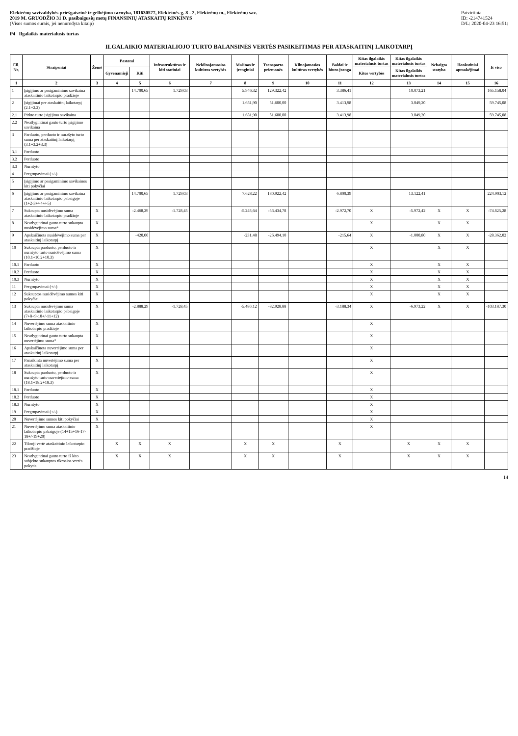Elektrėnų savivaldybės priešgaisrinė ir gelbėjimo tarnyba, 181630577, Elektrinės g. 8 - 2, Elektrėnų m., Elektrėnų sav.
2019 M. GRUODŽIO 31 D. pasibaigusių metų FINANSINIŲ ATASKAITŲ RINKINYS
(Visos sumos eurais, jei nenurodyta kitaip)
Patvirtinta
ID: -214741524
D/L: 2020-04-23 16:51:
P4 Ilgalaikis materialusis turtas
ILGALAIKIO MATERIALIOJO TURTO BALANSINĖS VERTĖS PASIKEITIMAS PER ATASKAITINĮ LAIKOTARPĮ
| Eil. Nr. | Straipsniai | Žemė | Pastatai | | Infrastruktūros ir kiti statiniai | Nekilnojamosios kultūros vertybės | Mašinos ir įrenginiai | Transporto priemonės | Kilnojamosios kultūros vertybės | Baldai ir biuro įranga | Kitas ilgalaikis materialusis turtas | Kitas ilgalaikis materialusis turtas | Nebaigta statyba | Išankstiniai apmokėjimai | Iš viso |
| --- | --- | --- | --- | --- | --- | --- | --- | --- | --- | --- | --- | --- | --- | --- | --- |
| | | | Gyvenamieji | Kiti | | | | | | | Kitos vertybės | Kitas ilgalaikis materialusis turtas | | | |
| 1 | 2 | 3 | 4 | 5 | 6 | 7 | 8 | 9 | 10 | 11 | 12 | 13 | 14 | 15 | 16 |
| 1 | Įsigijimo ar pasigaminimo savikaina ataskaitinio laikotarpio pradžioje | | | 14.700,65 | 1.729,03 | | 5.946,32 | 129.322,42 | | 3.386,41 | | 10.073,21 | | | 165.158,04 |
| 2 | Įsigijimai per ataskaitinį laikotarpį (2.1+2.2) | | | | | | 1.681,90 | 51.600,00 | | 3.413,98 | | 3.049,20 | | | 59.745,08 |
| 2.1 | Pirkto turto įsigijimo savikaina | | | | | | 1.681,90 | 51.600,00 | | 3.413,98 | | 3.049,20 | | | 59.745,08 |
| 2.2 | Neatlygintinai gauto turto įsigijimo savikaina | | | | | | | | | | | | | | |
| 3 | Parduoto, perduoto ir nurašyto turto suma per ataskaitinį laikotarpį (3.1+3.2+3.3) | | | | | | | | | | | | | | |
| 3.1 | Parduoto | | | | | | | | | | | | | | |
| 3.2 | Perduoto | | | | | | | | | | | | | | |
| 3.3 | Nurašyto | | | | | | | | | | | | | | |
| 4 | Pergrupavimai (+/-) | | | | | | | | | | | | | | |
| 5 | Įsigijimo ar pasigaminimo savikainos kiti pokyčiai | | | | | | | | | | | | | | |
| 6 | Įsigijimo ar pasigaminimo savikaina ataskaitinio laikotarpio pabaigoje (1+2-3+/-4+/-5) | | | 14.700,65 | 1.729,03 | | 7.628,22 | 180.922,42 | | 6.800,39 | | 13.122,41 | | | 224.903,12 |
| 7 | Sukaupta nusidėvėjimo suma ataskaitinio laikotarpio pradžioje | X | | -2.468,29 | -1.728,45 | | -5.248,64 | -56.434,78 | | -2.972,70 | X | -5.972,42 | X | X | -74.825,28 |
| 8 | Neatlygintinai gauto turto sukaupta nusidėvėjimo suma* | X | | | | | | | | | X | | X | X | |
| 9 | Apskaičiuota nusidėvėjimo suma per ataskaitinį laikotarpį | X | | -420,00 | | | -231,48 | -26.494,10 | | -215,64 | X | -1.000,80 | X | X | -28.362,02 |
| 10 | Sukaupta parduoto, perduoto ir nurašyto turto nusidėvėjimo suma (10.1+10.2+10.3) | X | | | | | | | | | X | | X | X | |
| 10.1 | Parduoto | X | | | | | | | | | X | | X | X | |
| 10.2 | Perduoto | X | | | | | | | | | X | | X | X | |
| 10.3 | Nurašyto | X | | | | | | | | | X | | X | X | |
| 11 | Pergrupavimai (+/-) | X | | | | | | | | | X | | X | X | |
| 12 | Sukauptos nusidėvėjimo sumos kiti pokyčiai | X | | | | | | | | | X | | X | X | |
| 13 | Sukaupta nusidėvėjimo suma ataskaitinio laikotarpio pabaigoje (7+8+9-10+/-11+12) | X | | -2.888,29 | -1.728,45 | | -5.480,12 | -82.928,88 | | -3.188,34 | X | -6.973,22 | X | X | -103.187,30 |
| 14 | Nuvertėjimo suma ataskaitinio laikotarpio pradžioje | X | | | | | | | | | X | | | | |
| 15 | Neatlygintinai gauto turto sukaupta nuvertėjimo suma* | X | | | | | | | | | X | | | | |
| 16 | Apskaičiuota nuvertėjimo suma per ataskaitinį laikotarpį | X | | | | | | | | | X | | | | |
| 17 | Panaikinta nuvertėjimo suma per ataskaitinį laikotarpį | X | | | | | | | | | X | | | | |
| 18 | Sukaupta parduoto, perduoto ir nurašyto turto nuvertėjimo suma (18.1+18.2+18.3) | X | | | | | | | | | X | | | | |
| 18.1 | Parduoto | X | | | | | | | | | X | | | | |
| 18.2 | Perduoto | X | | | | | | | | | X | | | | |
| 18.3 | Nurašyto | X | | | | | | | | | X | | | | |
| 19 | Pergrupavimai (+/-) | X | | | | | | | | | X | | | | |
| 20 | Nuvertėjimo sumos kiti pokyčiai | X | | | | | | | | | X | | | | |
| 21 | Nuvertėjimo suma ataskaitinio laikotarpio pabaigoje (14+15+16-17-18+/-19+20) | X | | | | | | | | | X | | | | |
| 22 | Tikroji vertė ataskaitinio laikotarpio pradžioje | | X | X | X | | X | X | | X | | X | X | X | |
| 23 | Neatlygintinai gauto turto iš kito subjekto sukauptos tikrosios vertės pokytis | | X | X | X | | X | X | | X | | X | X | X | |
14